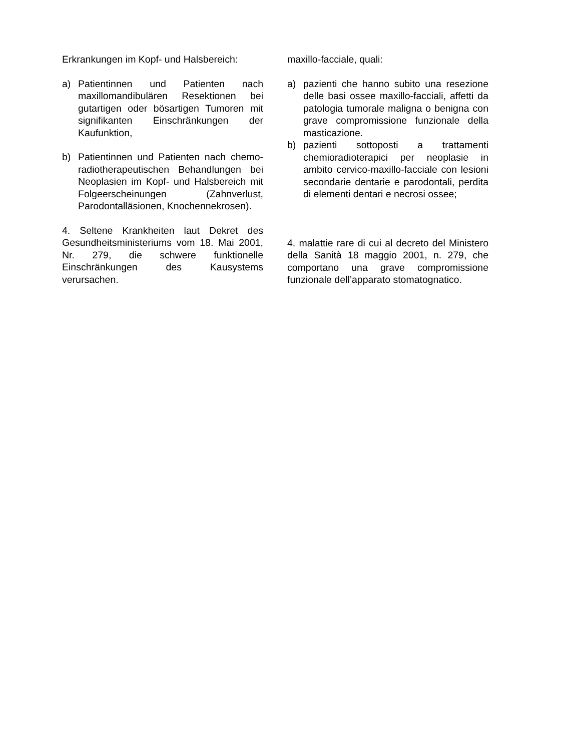Erkrankungen im Kopf- und Halsbereich:
a) Patientinnen und Patienten nach maxillomandibulären Resektionen bei gutartigen oder bösartigen Tumoren mit signifikanten Einschränkungen der Kaufunktion,
b) Patientinnen und Patienten nach chemo-radiotherapeutischen Behandlungen bei Neoplasien im Kopf- und Halsbereich mit Folgeerscheinungen (Zahnverlust, Parodontalläsionen, Knochennekrosen).
4. Seltene Krankheiten laut Dekret des Gesundheitsministeriums vom 18. Mai 2001, Nr. 279, die schwere funktionelle Einschränkungen des Kausystems verursachen.
maxillo-facciale, quali:
a) pazienti che hanno subito una resezione delle basi ossee maxillo-facciali, affetti da patologia tumorale maligna o benigna con grave compromissione funzionale della masticazione.
b) pazienti sottoposti a trattamenti chemioradioterapici per neoplasie in ambito cervico-maxillo-facciale con lesioni secondarie dentarie e parodontali, perdita di elementi dentari e necrosi ossee;
4. malattie rare di cui al decreto del Ministero della Sanità 18 maggio 2001, n. 279, che comportano una grave compromissione funzionale dell’apparato stomatognatico.